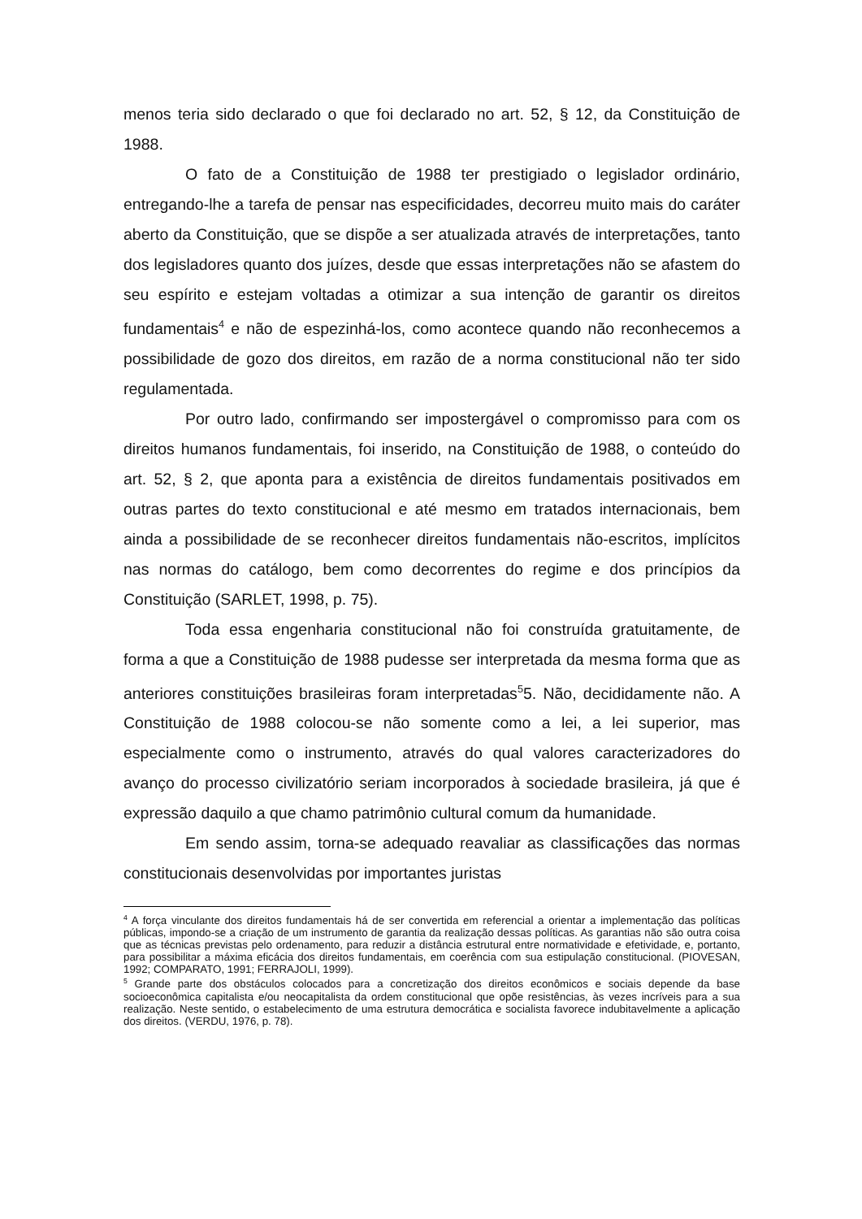menos teria sido declarado o que foi declarado no art. 52, § 12, da Constituição de 1988.
O fato de a Constituição de 1988 ter prestigiado o legislador ordinário, entregando-lhe a tarefa de pensar nas especificidades, decorreu muito mais do caráter aberto da Constituição, que se dispõe a ser atualizada através de interpretações, tanto dos legisladores quanto dos juízes, desde que essas interpretações não se afastem do seu espírito e estejam voltadas a otimizar a sua intenção de garantir os direitos fundamentais<sup>4</sup> e não de espezinhá-los, como acontece quando não reconhecemos a possibilidade de gozo dos direitos, em razão de a norma constitucional não ter sido regulamentada.
Por outro lado, confirmando ser impostergável o compromisso para com os direitos humanos fundamentais, foi inserido, na Constituição de 1988, o conteúdo do art. 52, § 2, que aponta para a existência de direitos fundamentais positivados em outras partes do texto constitucional e até mesmo em tratados internacionais, bem ainda a possibilidade de se reconhecer direitos fundamentais não-escritos, implícitos nas normas do catálogo, bem como decorrentes do regime e dos princípios da Constituição (SARLET, 1998, p. 75).
Toda essa engenharia constitucional não foi construída gratuitamente, de forma a que a Constituição de 1988 pudesse ser interpretada da mesma forma que as anteriores constituições brasileiras foram interpretadas<sup>5</sup>5. Não, decididamente não. A Constituição de 1988 colocou-se não somente como a lei, a lei superior, mas especialmente como o instrumento, através do qual valores caracterizadores do avanço do processo civilizatório seriam incorporados à sociedade brasileira, já que é expressão daquilo a que chamo patrimônio cultural comum da humanidade.
Em sendo assim, torna-se adequado reavaliar as classificações das normas constitucionais desenvolvidas por importantes juristas
<sup>4</sup> A força vinculante dos direitos fundamentais há de ser convertida em referencial a orientar a implementação das políticas públicas, impondo-se a criação de um instrumento de garantia da realização dessas políticas. As garantias não são outra coisa que as técnicas previstas pelo ordenamento, para reduzir a distância estrutural entre normatividade e efetividade, e, portanto, para possibilitar a máxima eficácia dos direitos fundamentais, em coerência com sua estipulação constitucional. (PIOVESAN, 1992; COMPARATO, 1991; FERRAJOLI, 1999).
<sup>5</sup> Grande parte dos obstáculos colocados para a concretização dos direitos econômicos e sociais depende da base socioeconômica capitalista e/ou neocapitalista da ordem constitucional que opõe resistências, às vezes incríveis para a sua realização. Neste sentido, o estabelecimento de uma estrutura democrática e socialista favorece indubitavelmente a aplicação dos direitos. (VERDU, 1976, p. 78).